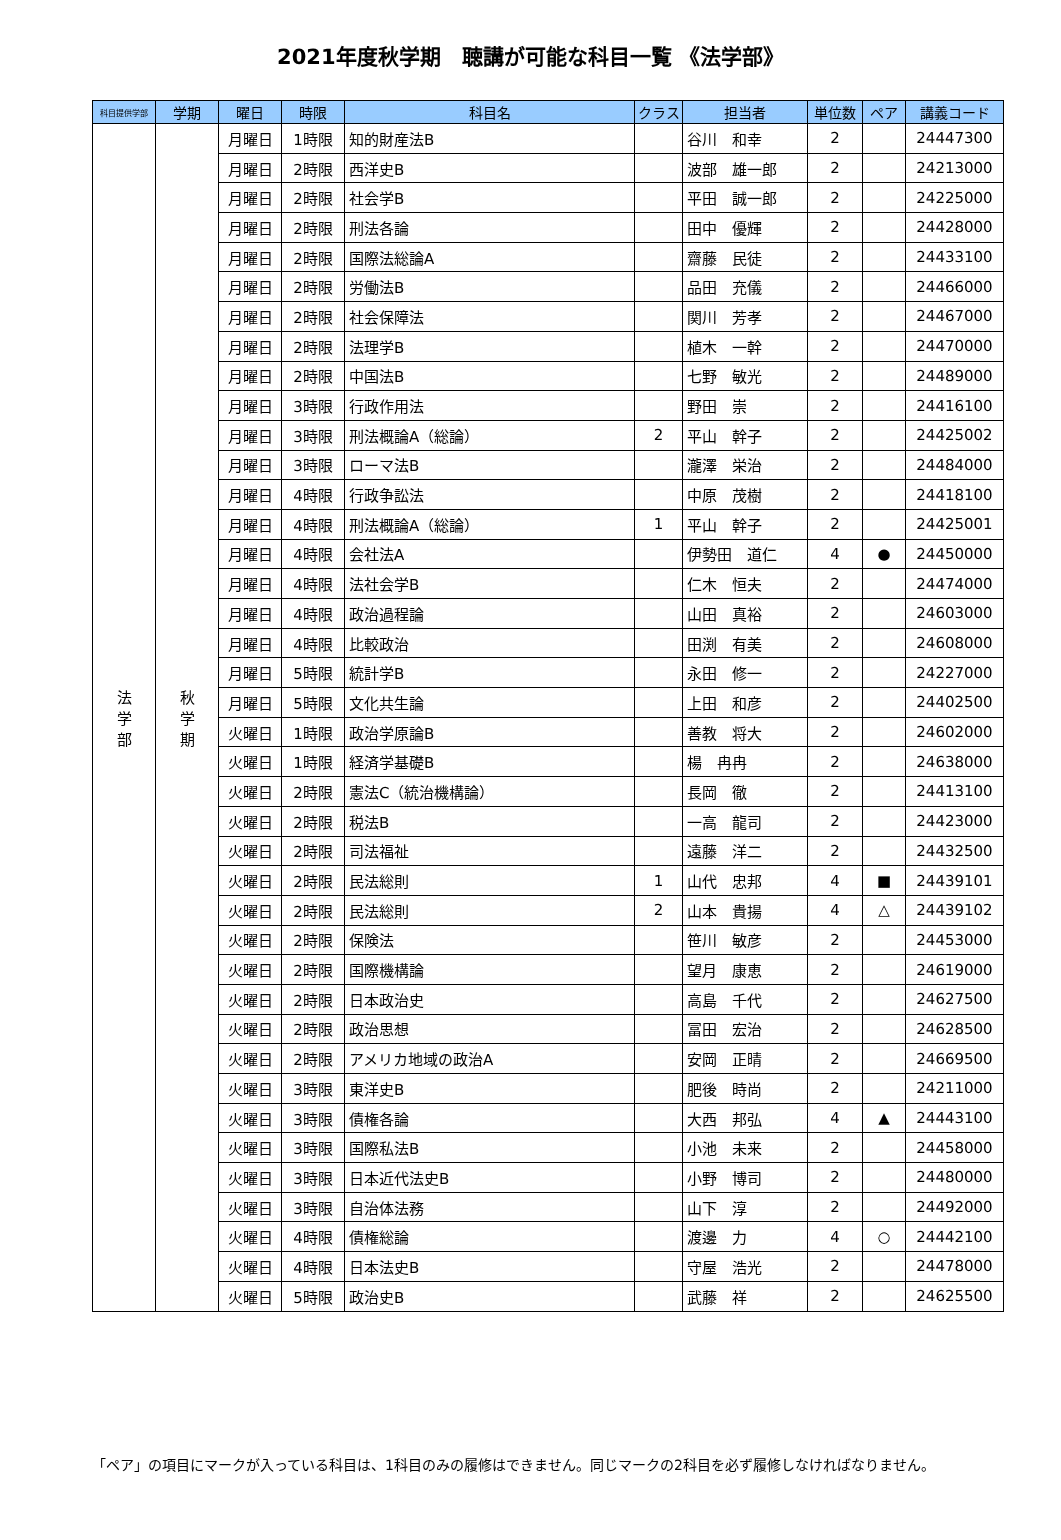2021年度秋学期　聴講が可能な科目一覧 《法学部》
| 科目提供学部 | 学期 | 曜日 | 時限 | 科目名 | クラス | 担当者 | 単位数 | ペア | 講義コード |
| --- | --- | --- | --- | --- | --- | --- | --- | --- | --- |
| 法 学 部 | 秋 学 期 | 月曜日 | 1時限 | 知的財産法B | | 谷川 和幸 | 2 | | 24447300 |
| | | 月曜日 | 2時限 | 西洋史B | | 波部 雄一郎 | 2 | | 24213000 |
| | | 月曜日 | 2時限 | 社会学B | | 平田 誠一郎 | 2 | | 24225000 |
| | | 月曜日 | 2時限 | 刑法各論 | | 田中 優輝 | 2 | | 24428000 |
| | | 月曜日 | 2時限 | 国際法総論A | | 齋藤 民徒 | 2 | | 24433100 |
| | | 月曜日 | 2時限 | 労働法B | | 品田 充儀 | 2 | | 24466000 |
| | | 月曜日 | 2時限 | 社会保障法 | | 関川 芳孝 | 2 | | 24467000 |
| | | 月曜日 | 2時限 | 法理学B | | 植木 一幹 | 2 | | 24470000 |
| | | 月曜日 | 2時限 | 中国法B | | 七野 敏光 | 2 | | 24489000 |
| | | 月曜日 | 3時限 | 行政作用法 | | 野田 崇 | 2 | | 24416100 |
| | | 月曜日 | 3時限 | 刑法概論A（総論） | 2 | 平山 幹子 | 2 | | 24425002 |
| | | 月曜日 | 3時限 | ローマ法B | | 瀧澤 栄治 | 2 | | 24484000 |
| | | 月曜日 | 4時限 | 行政争訟法 | | 中原 茂樹 | 2 | | 24418100 |
| | | 月曜日 | 4時限 | 刑法概論A（総論） | 1 | 平山 幹子 | 2 | | 24425001 |
| | | 月曜日 | 4時限 | 会社法A | | 伊勢田 道仁 | 4 | ● | 24450000 |
| | | 月曜日 | 4時限 | 法社会学B | | 仁木 恒夫 | 2 | | 24474000 |
| | | 月曜日 | 4時限 | 政治過程論 | | 山田 真裕 | 2 | | 24603000 |
| | | 月曜日 | 4時限 | 比較政治 | | 田渕 有美 | 2 | | 24608000 |
| | | 月曜日 | 5時限 | 統計学B | | 永田 修一 | 2 | | 24227000 |
| | | 月曜日 | 5時限 | 文化共生論 | | 上田 和彦 | 2 | | 24402500 |
| | | 火曜日 | 1時限 | 政治学原論B | | 善教 将大 | 2 | | 24602000 |
| | | 火曜日 | 1時限 | 経済学基礎B | | 楊 冉冉 | 2 | | 24638000 |
| | | 火曜日 | 2時限 | 憲法C（統治機構論） | | 長岡 徹 | 2 | | 24413100 |
| | | 火曜日 | 2時限 | 税法B | | 一高 龍司 | 2 | | 24423000 |
| | | 火曜日 | 2時限 | 司法福祉 | | 遠藤 洋二 | 2 | | 24432500 |
| | | 火曜日 | 2時限 | 民法総則 | 1 | 山代 忠邦 | 4 | ■ | 24439101 |
| | | 火曜日 | 2時限 | 民法総則 | 2 | 山本 貴揚 | 4 | △ | 24439102 |
| | | 火曜日 | 2時限 | 保険法 | | 笹川 敏彦 | 2 | | 24453000 |
| | | 火曜日 | 2時限 | 国際機構論 | | 望月 康恵 | 2 | | 24619000 |
| | | 火曜日 | 2時限 | 日本政治史 | | 高島 千代 | 2 | | 24627500 |
| | | 火曜日 | 2時限 | 政治思想 | | 冨田 宏治 | 2 | | 24628500 |
| | | 火曜日 | 2時限 | アメリカ地域の政治A | | 安岡 正晴 | 2 | | 24669500 |
| | | 火曜日 | 3時限 | 東洋史B | | 肥後 時尚 | 2 | | 24211000 |
| | | 火曜日 | 3時限 | 債権各論 | | 大西 邦弘 | 4 | ▲ | 24443100 |
| | | 火曜日 | 3時限 | 国際私法B | | 小池 未来 | 2 | | 24458000 |
| | | 火曜日 | 3時限 | 日本近代法史B | | 小野 博司 | 2 | | 24480000 |
| | | 火曜日 | 3時限 | 自治体法務 | | 山下 淳 | 2 | | 24492000 |
| | | 火曜日 | 4時限 | 債権総論 | | 渡邊 力 | 4 | ○ | 24442100 |
| | | 火曜日 | 4時限 | 日本法史B | | 守屋 浩光 | 2 | | 24478000 |
| | | 火曜日 | 5時限 | 政治史B | | 武藤 祥 | 2 | | 24625500 |
「ペア」の項目にマークが入っている科目は、1科目のみの履修はできません。同じマークの2科目を必ず履修しなければなりません。